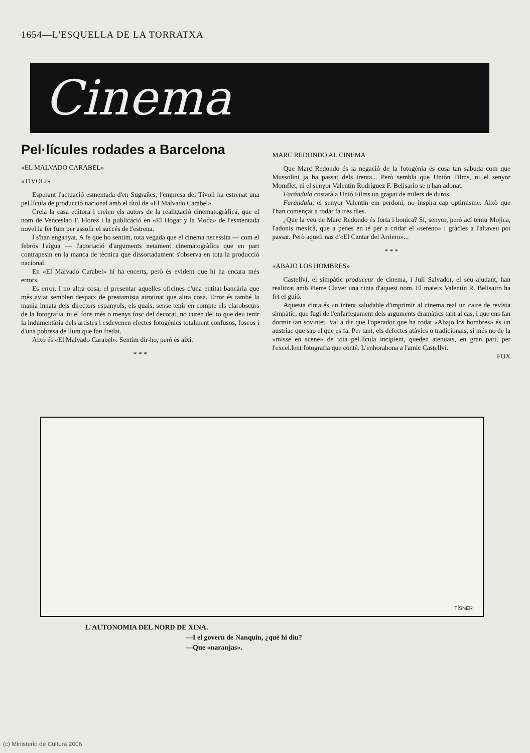1654—L'ESQUELLA DE LA TORRATXA
Cinema
Pel·lícules rodades a Barcelona
«EL MALVADO CARABEL»
«TIVOLI»
Esperant l'actuació esmentada d'en Sugrañes, l'empresa del Tívoli ha estrenat una pel.lícula de producció nacional amb el títol de «El Malvado Carabel».
Creia la casa editora i creien els autors de la realització cinematogràfica, que el nom de Venceslao F. Florez i la publicació en «El Hogar y la Moda» de l'esmentada novel.la fer fum per assolir el succés de l'estrena.
I s'han enganyat. A fe que ho sentim, tota vegada que el cinema necessita — com el febrós l'aigua — l'aportació d'arguments netament cinematogràfics que en part contrapesin en la manca de tècnica que dissortadament s'observa en tota la producció nacional.
En «El Malvado Carabel» hi ha encerts, però és evident que hi ha encara més errors.
Es error, i no altra cosa, el presentar aquelles oficines d'una entitat bancària que més aviat semblen despatx de prestamista atrotinat que altra cosa. Error és també la mania innata dels directors espanyols, els quals, sense tenir en compte els clarobscurs de la fotografia, ni el fons més o menys fosc del decorat, no curen del to que deu tenir la indumentària dels artistes i esdevenen efectes fotogènics totalment confusos, foscos i d'una pobresa de llum que fan fredat.
Això és «El Malvado Carabel». Sentim dir-ho, però és així.
* * *
MARC REDONDO AL CINEMA
Que Marc Redondo és la negació de la fotogènia és cosa tan sabuda com que Mussolini ja ha passat dels trenta... Però sembla que Unión Films, ni el senyor Momflet, ni el senyor Valentín Rodríguez F. Belisario se n'han adonat.
Farándula costarà a Unió Films un grapat de milers de duros.
Farándula, el senyor Valentín em perdoni, no inspira cap optimisme. Això que l'han començat a rodar fa tres dies.
¿Que la veu de Marc Redondo és forta i bonica? Sí, senyor, però ací teniu Mojica, l'adonis mexicà, que a penes en té per a cridar el «sereno» i gràcies a l'altaveu pot passar. Però aquell nas d'«El Cantar del Arriero»...
* * *
«ABAJO LOS HOMBRES»
Castellví, el simpàtic produceur de cinema, i Juli Salvador, el seu ajudant, han realitzat amb Pierre Claver una cinta d'aquest nom. El mateix Valentín R. Belisairo ha fet el guió.
Aquesta cinta és un intent saludable d'imprimir al cinema real un caire de revista simpàtic, que fugi de l'enfarfegament dels arguments dramàtics tant al cas, i que ens fan dormir tan sovintet. Val a dir que l'operador que ha rodat «Abajo los hombres» és un austríac que sap el que es fa. Per tant, els defectes atàvics o tradicionals, si més no de la «misse en scene» de tota pel.lícula incipient, queden atenuats, en gran part, per l'excel.lent fotografia que conté. L'enhorabona a l'amic Castellví.
FOX
TÍSNER
L'AUTONOMIA DEL NORD DE XINA.
—I el govern de Nanquin, ¿què hi diu?
—Que «naranjas».
(c) Ministerio de Cultura 2006